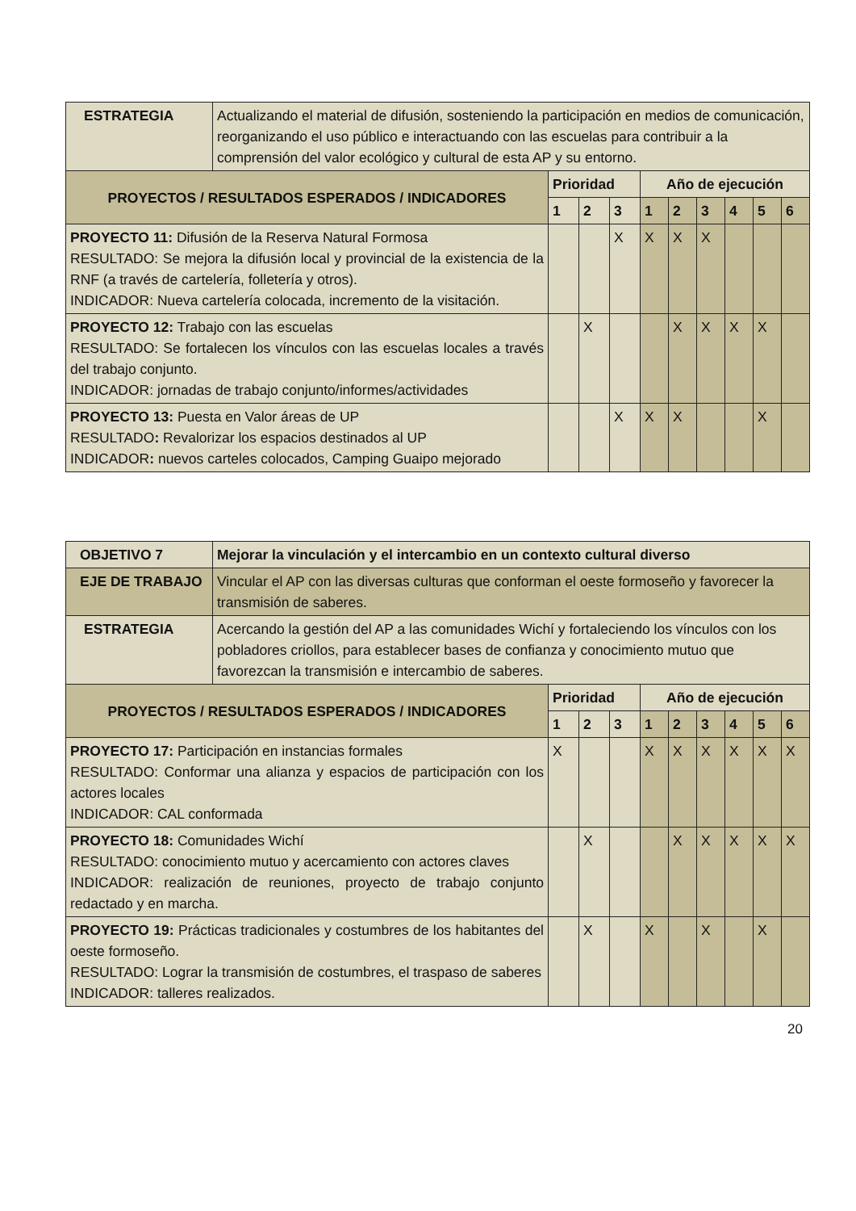| ESTRATEGIA | Actualizando el material de difusión, sosteniendo la participación en medios de comunicación, reorganizando el uso público e interactuando con las escuelas para contribuir a la comprensión del valor ecológico y cultural de esta AP y su entorno. | | | | | | | | | |
| PROYECTOS / RESULTADOS ESPERADOS / INDICADORES | | Prioridad | | | Año de ejecución | | | | | |
| | | 1 | 2 | 3 | 1 | 2 | 3 | 4 | 5 | 6 |
| PROYECTO 11: Difusión de la Reserva Natural Formosa RESULTADO: Se mejora la difusión local y provincial de la existencia de la RNF (a través de cartelería, folletería y otros). INDICADOR: Nueva cartelería colocada, incremento de la visitación. | | | | X | X | X | X | | | |
| PROYECTO 12: Trabajo con las escuelas RESULTADO: Se fortalecen los vínculos con las escuelas locales a través del trabajo conjunto. INDICADOR: jornadas de trabajo conjunto/informes/actividades | | | X | | | X | X | X | X | |
| PROYECTO 13: Puesta en Valor áreas de UP RESULTADO : Revalorizar los espacios destinados al UP INDICADOR : nuevos carteles colocados, Camping Guaipo mejorado | | | | X | X | X | | | X | |
| OBJETIVO 7 | Mejorar la vinculación y el intercambio en un contexto cultural diverso | | | | | | | | | |
| --- | --- | --- | --- | --- | --- | --- | --- | --- | --- | --- |
| EJE DE TRABAJO | Vincular el AP con las diversas culturas que conforman el oeste formoseño y favorecer la transmisión de saberes. | | | | | | | | | |
| ESTRATEGIA | Acercando la gestión del AP a las comunidades Wichí y fortaleciendo los vínculos con los pobladores criollos, para establecer bases de confianza y conocimiento mutuo que favorezcan la transmisión e intercambio de saberes. | | | | | | | | | |
| PROYECTOS / RESULTADOS ESPERADOS / INDICADORES | | Prioridad | | | Año de ejecución | | | | | |
| | | 1 | 2 | 3 | 1 | 2 | 3 | 4 | 5 | 6 |
| PROYECTO 17: Participación en instancias formales RESULTADO: Conformar una alianza y espacios de participación con los actores locales INDICADOR: CAL conformada | | X | | | X | X | X | X | X | X |
| PROYECTO 18: Comunidades Wichí RESULTADO: conocimiento mutuo y acercamiento con actores claves INDICADOR: realización de reuniones, proyecto de trabajo conjunto redactado y en marcha. | | | X | | | X | X | X | X | X |
| PROYECTO 19: Prácticas tradicionales y costumbres de los habitantes del oeste formoseño. RESULTADO: Lograr la transmisión de costumbres, el traspaso de saberes INDICADOR: talleres realizados. | | | X | | X | | X | | X | |
20